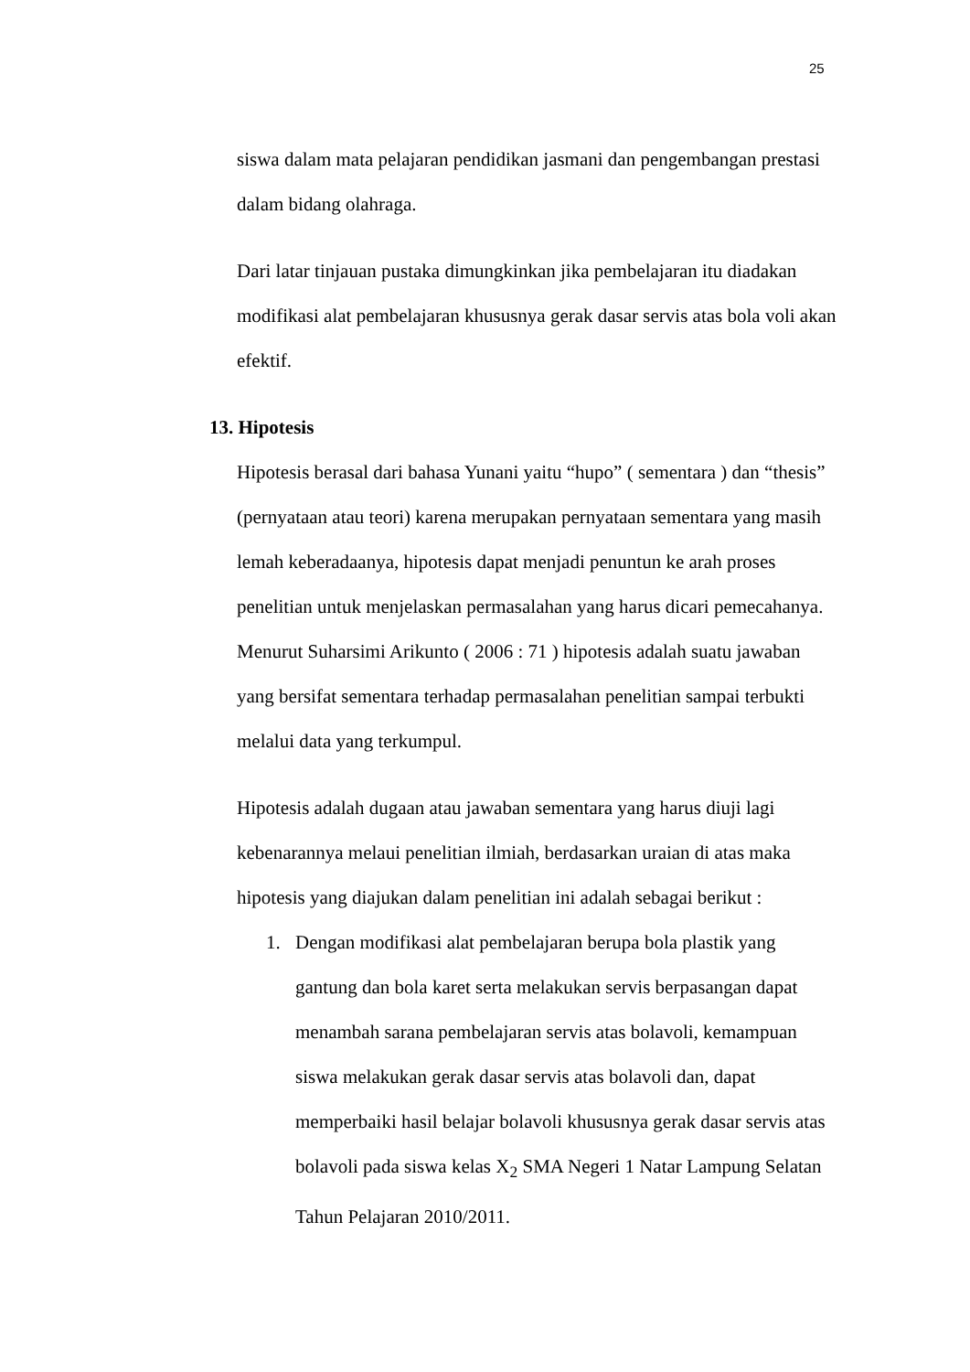25
siswa dalam mata pelajaran pendidikan jasmani dan pengembangan prestasi dalam bidang olahraga.
Dari latar tinjauan pustaka dimungkinkan jika pembelajaran itu diadakan modifikasi alat pembelajaran khususnya gerak dasar servis atas bola voli akan efektif.
13. Hipotesis
Hipotesis berasal dari bahasa Yunani yaitu “hupo” ( sementara ) dan “thesis” (pernyataan atau teori) karena merupakan pernyataan sementara yang masih lemah keberadaanya, hipotesis dapat menjadi penuntun ke arah proses penelitian untuk menjelaskan permasalahan yang harus dicari pemecahanya. Menurut Suharsimi Arikunto ( 2006 : 71 ) hipotesis adalah suatu jawaban yang bersifat sementara terhadap permasalahan penelitian sampai terbukti melalui data yang terkumpul.
Hipotesis adalah dugaan atau jawaban sementara yang harus diuji lagi kebenarannya melaui penelitian ilmiah, berdasarkan uraian di atas maka hipotesis yang diajukan dalam penelitian ini adalah sebagai berikut :
1. Dengan modifikasi alat pembelajaran berupa bola plastik yang gantung dan bola karet serta melakukan servis berpasangan dapat menambah sarana pembelajaran servis atas bolavoli, kemampuan siswa melakukan gerak dasar servis atas bolavoli dan, dapat memperbaiki hasil belajar bolavoli khususnya gerak dasar servis atas bolavoli pada siswa kelas X<sub>2</sub> SMA Negeri 1 Natar Lampung Selatan Tahun Pelajaran 2010/2011.